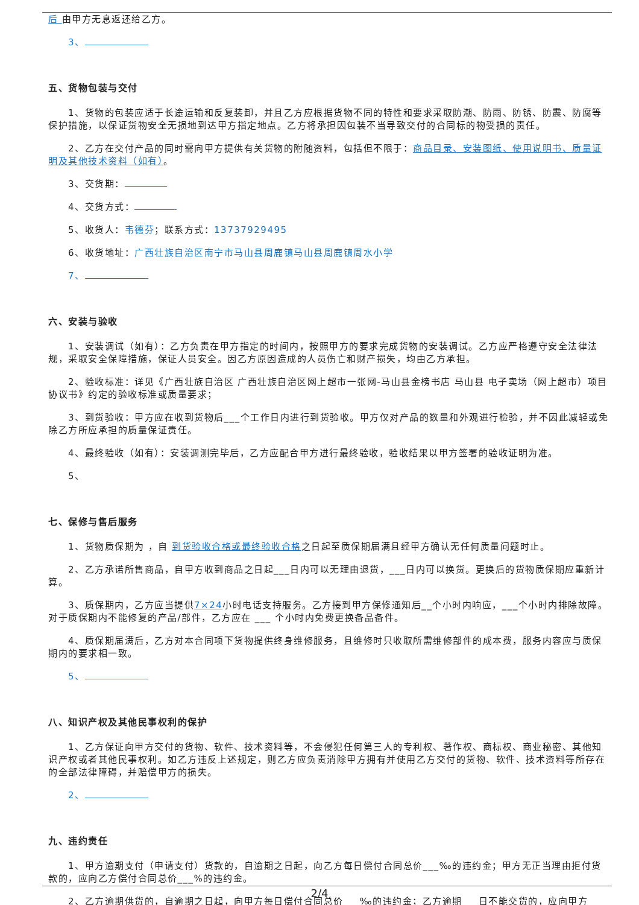后 由甲方无息返还给乙方。
3、
五、货物包装与交付
1、货物的包装应适于长途运输和反复装卸，并且乙方应根据货物不同的特性和要求采取防潮、防雨、防锈、防震、防腐等保护措施，以保证货物安全无损地到达甲方指定地点。乙方将承担因包装不当导致交付的合同标的物受损的责任。
2、乙方在交付产品的同时需向甲方提供有关货物的附随资料，包括但不限于：商品目录、安装图纸、使用说明书、质量证明及其他技术资料（如有）。
3、交货期：
4、交货方式：
5、收货人：韦德芬；联系方式：13737929495
6、收货地址：广西壮族自治区南宁市马山县周鹿镇马山县周鹿镇周水小学
7、
六、安装与验收
1、安装调试（如有）：乙方负责在甲方指定的时间内，按照甲方的要求完成货物的安装调试。乙方应严格遵守安全法律法规，采取安全保障措施，保证人员安全。因乙方原因造成的人员伤亡和财产损失，均由乙方承担。
2、验收标准：详见《广西壮族自治区 广西壮族自治区网上超市一张网-马山县金榜书店 马山县 电子卖场（网上超市）项目协议书》约定的验收标准或质量要求；
3、到货验收：甲方应在收到货物后___个工作日内进行到货验收。甲方仅对产品的数量和外观进行检验，并不因此减轻或免除乙方所应承担的质量保证责任。
4、最终验收（如有）：安装调测完毕后，乙方应配合甲方进行最终验收，验收结果以甲方签署的验收证明为准。
5、
七、保修与售后服务
1、货物质保期为 ，自 到货验收合格或最终验收合格之日起至质保期届满且经甲方确认无任何质量问题时止。
2、乙方承诺所售商品，自甲方收到商品之日起___日内可以无理由退货，___日内可以换货。更换后的货物质保期应重新计算。
3、质保期内，乙方应当提供7×24小时电话支持服务。乙方接到甲方保修通知后__个小时内响应，___个小时内排除故障。对于质保期内不能修复的产品/部件，乙方应在 ___ 个小时内免费更换备品备件。
4、质保期届满后，乙方对本合同项下货物提供终身维修服务，且维修时只收取所需维修部件的成本费，服务内容应与质保期内的要求相一致。
5、
八、知识产权及其他民事权利的保护
1、乙方保证向甲方交付的货物、软件、技术资料等，不会侵犯任何第三人的专利权、著作权、商标权、商业秘密、其他知识产权或者其他民事权利。如乙方违反上述规定，则乙方应负责消除甲方拥有并使用乙方交付的货物、软件、技术资料等所存在的全部法律障碍，并赔偿甲方的损失。
2、
九、违约责任
1、甲方逾期支付（申请支付）货款的，自逾期之日起，向乙方每日偿付合同总价___‰的违约金；甲方无正当理由拒付货款的，应向乙方偿付合同总价___%的违约金。
2、乙方逾期供货的，自逾期之日起，向甲方每日偿付合同总价___‰的违约金；乙方逾期___日不能交货的，应向甲方
2/4